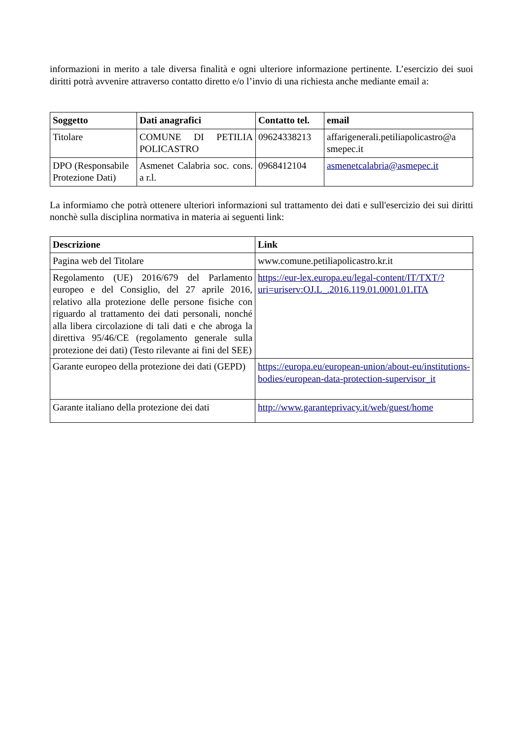informazioni in merito a tale diversa finalità e ogni ulteriore informazione pertinente. L’esercizio dei suoi diritti potrà avvenire attraverso contatto diretto e/o l’invio di una richiesta anche mediante email a:
| Soggetto | Dati anagrafici | Contatto tel. | email |
| --- | --- | --- | --- |
| Titolare | COMUNE DI PETILIA POLICASTRO | 09624338213 | affarigenerali.petiliapolicastro@a smepec.it |
| DPO (Responsabile Protezione Dati) | Asmenet Calabria soc. cons. a r.l. | 0968412104 | asmenetcalabria@asmepec.it |
La informiamo che potrà ottenere ulteriori informazioni sul trattamento dei dati e sull'esercizio dei sui diritti nonchè sulla disciplina normativa in materia ai seguenti link:
| Descrizione | Link |
| --- | --- |
| Pagina web del Titolare | www.comune.petiliapolicastro.kr.it |
| Regolamento (UE) 2016/679 del Parlamento europeo e del Consiglio, del 27 aprile 2016, relativo alla protezione delle persone fisiche con riguardo al trattamento dei dati personali, nonché alla libera circolazione di tali dati e che abroga la direttiva 95/46/CE (regolamento generale sulla protezione dei dati) (Testo rilevante ai fini del SEE) | https://eur-lex.europa.eu/legal-content/IT/TXT/?uri=uriserv:OJ.L_.2016.119.01.0001.01.ITA |
| Garante europeo della protezione dei dati (GEPD) | https://europa.eu/european-union/about-eu/institutions-bodies/european-data-protection-supervisor_it |
| Garante italiano della protezione dei dati | http://www.garanteprivacy.it/web/guest/home |